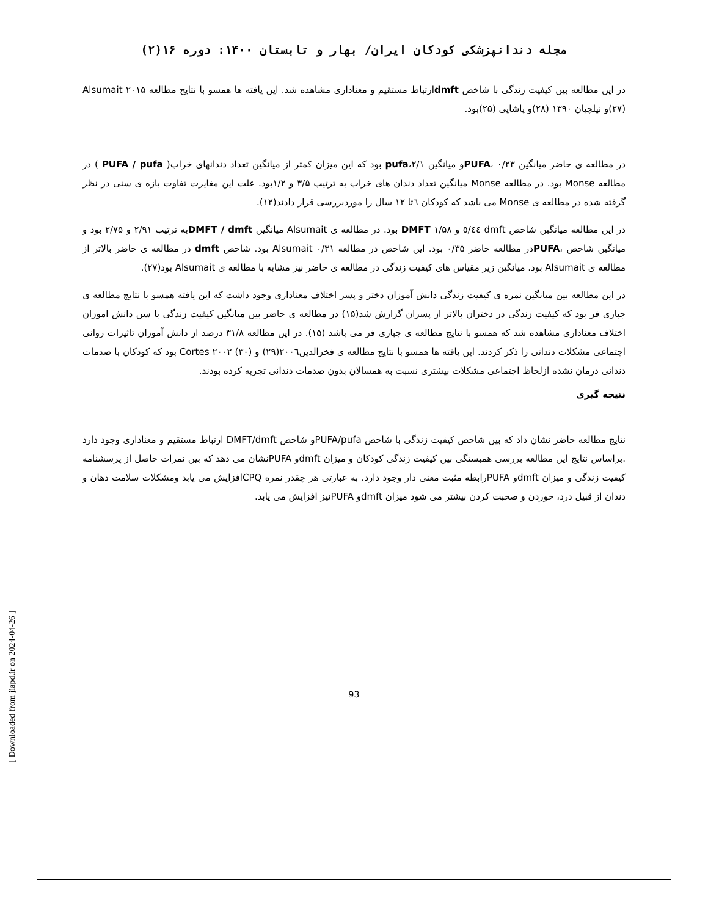[ Downloaded from jiapd.ir on 2024-04-26 ]
مجله دندانپزشکی کودکان ایران/ بهار و تابستان ۱۴۰۰: دوره ۱۶(۲)
در این مطالعه بین کیفیت زندگی با شاخص dmftارتباط مستقیم و معناداری مشاهده شد. این یافته ها همسو با نتایج مطالعه Alsumait ۲۰۱۵ (۲۷)و نیلچیان ۱۳۹۰ (۲۸)و پاشایی (۲۵)بود.
در مطالعه ی حاضر میانگین ۰/۲۳ ،PUFAو میانگین ۲/۱،pufa بود که این میزان کمتر از میانگین تعداد دندانهای خراب( PUFA / pufa ) در مطالعه Monse بود. در مطالعه Monse میانگین تعداد دندان های خراب به ترتیب ۳/۵ و ۱/۲بود. علت این مغایرت تفاوت بازه ی سنی در نظر گرفته شده در مطالعه ی Monse می باشد که کودکان ٦تا ۱۲ سال را موردبررسی قرار دادند(۱۲).
در این مطالعه میانگین شاخص dmft ٥/٤٤ و DMFT ۱/۵۸ بود. در مطالعه ی Alsumait میانگین DMFT / dmftبه ترتیب ۲/۹۱ و ۲/۷۵ بود و میانگین شاخص ،PUFAدر مطالعه حاضر ۰/۳۵ بود. این شاخص در مطالعه Alsumait ۰/۳۱ بود. شاخص dmft در مطالعه ی حاضر بالاتر از مطالعه ی Alsumait بود. میانگین زیر مقیاس های کیفیت زندگی در مطالعه ی حاضر نیز مشابه با مطالعه ی Alsumait بود(۲۷).
در این مطالعه بین میانگین نمره ی کیفیت زندگی دانش آموزان دختر و پسر اختلاف معناداری وجود داشت که این یافته همسو با نتایج مطالعه ی جباری فر بود که کیفیت زندگی در دختران بالاتر از پسران گزارش شد(۱۵) در مطالعه ی حاضر بین میانگین کیفیت زندگی با سن دانش اموزان اختلاف معناداری مشاهده شد که همسو با نتایج مطالعه ی جباری فر می باشد (۱۵). در این مطالعه ۳۱/۸ درصد از دانش آموزان تاثیرات روانی اجتماعی مشکلات دندانی را ذکر کردند. این یافته ها همسو با نتایج مطالعه ی فخرالدین٢٠٠٦(۲۹) و Cortes ۲۰۰۲ (۳۰) بود که کودکان با صدمات دندانی درمان نشده ازلحاظ اجتماعی مشکلات بیشتری نسبت به همسالان بدون صدمات دندانی تجربه کرده بودند.
نتیجه گیری
نتایج مطالعه حاضر نشان داد که بین شاخص کیفیت زندگی با شاخص PUFA/pufaو شاخص DMFT/dmft ارتباط مستقیم و معناداری وجود دارد .براساس نتایج این مطالعه بررسی همبستگی بین کیفیت زندگی کودکان و میزان dmftو PUFAنشان می دهد که بین نمرات حاصل از پرسشنامه کیفیت زندگی و میزان dmftو PUFAرابطه مثبت معنی دار وجود دارد. به عبارتی هر چقدر نمره CPQافزایش می یابد ومشکلات سلامت دهان و دندان از قبیل درد، خوردن و صحبت کردن بیشتر می شود میزان dmftو PUFAنیز افزایش می یابد.
93